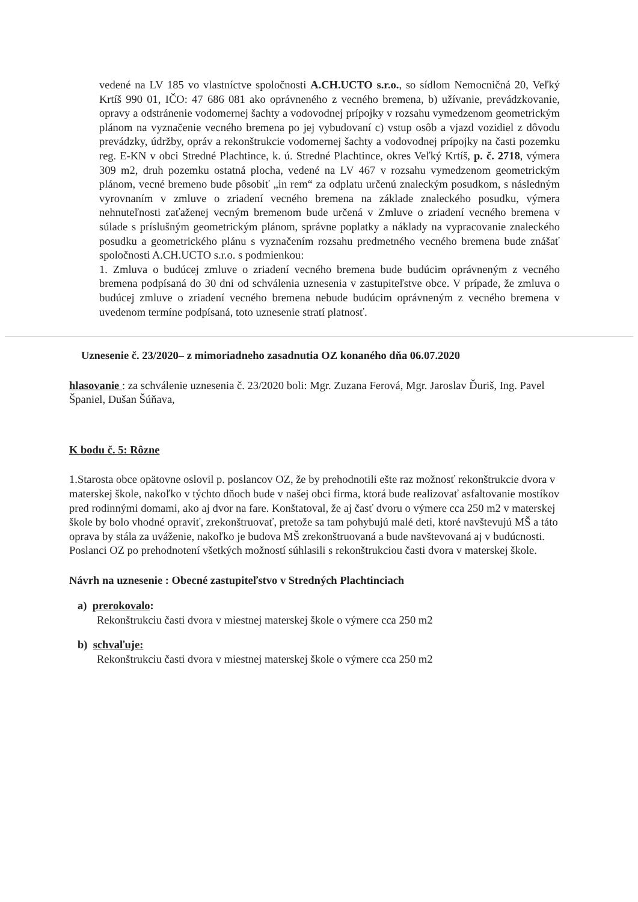vedené na LV 185 vo vlastníctve spoločnosti A.CH.UCTO s.r.o., so sídlom Nemocničná 20, Veľký Krtíš 990 01, IČO: 47 686 081 ako oprávneného z vecného bremena, b) užívanie, prevádzkovanie, opravy a odstránenie vodomernej šachty a vodovodnej prípojky v rozsahu vymedzenom geometrickým plánom na vyznačenie vecného bremena po jej vybudovaní c) vstup osôb a vjazd vozidiel z dôvodu prevádzky, údržby, opráv a rekonštrukcie vodomernej šachty a vodovodnej prípojky na časti pozemku reg. E-KN v obci Stredné Plachtince, k. ú. Stredné Plachtince, okres Veľký Krtíš, p. č. 2718, výmera 309 m2, druh pozemku ostatná plocha, vedené na LV 467 v rozsahu vymedzenom geometrickým plánom, vecné bremeno bude pôsobiť „in rem“ za odplatu určenú znaleckým posudkom, s následným vyrovnaním v zmluve o zriadení vecného bremena na základe znaleckého posudku, výmera nehnuteľnosti zaťaženej vecným bremenom bude určená v Zmluve o zriadení vecného bremena v súlade s príslušným geometrickým plánom, správne poplatky a náklady na vypracovanie znaleckého posudku a geometrického plánu s vyznačením rozsahu predmetného vecného bremena bude znášať spoločnosti A.CH.UCTO s.r.o. s podmienkou:
1. Zmluva o budúcej zmluve o zriadení vecného bremena bude budúcim oprávneným z vecného bremena podpísaná do 30 dni od schválenia uznesenia v zastupiteľstve obce. V prípade, že zmluva o budúcej zmluve o zriadení vecného bremena nebude budúcim oprávneným z vecného bremena v uvedenom termíne podpísaná, toto uznesenie stratí platnosť.
Uznesenie č. 23/2020– z mimoriadneho zasadnutia OZ konaného dňa 06.07.2020
hlasovanie : za schválenie uznesenia č. 23/2020 boli: Mgr. Zuzana Ferová, Mgr. Jaroslav Ďuriš, Ing. Pavel Španiel, Dušan Šúňava,
K bodu č. 5: Rôzne
1.Starosta obce opätovne oslovil p. poslancov OZ, že by prehodnotili ešte raz možnosť rekonštrukcie dvora v materskej škole, nakoľko v týchto dňoch bude v našej obci firma, ktorá bude realizovať asfaltovanie mostíkov pred rodinnými domami, ako aj dvor na fare. Konštatoval, že aj časť dvoru o výmere cca 250 m2 v materskej škole by bolo vhodné opraviť, zrekonštruovať, pretože sa tam pohybujú malé deti, ktoré navštevujú MŠ a táto oprava by stála za uváženie, nakoľko je budova MŠ zrekonštruovaná a bude navštevovaná aj v budúcnosti.
Poslanci OZ po prehodnotení všetkých možností súhlasili s rekonštrukciou časti dvora v materskej škole.
Návrh na uznesenie : Obecné zastupiteľstvo v Stredných Plachtinciach
a) prerokovalo:
Rekonštrukciu časti dvora v miestnej materskej škole o výmere cca 250 m2
b) schvaľuje:
Rekonštrukciu časti dvora v miestnej materskej škole o výmere cca 250 m2